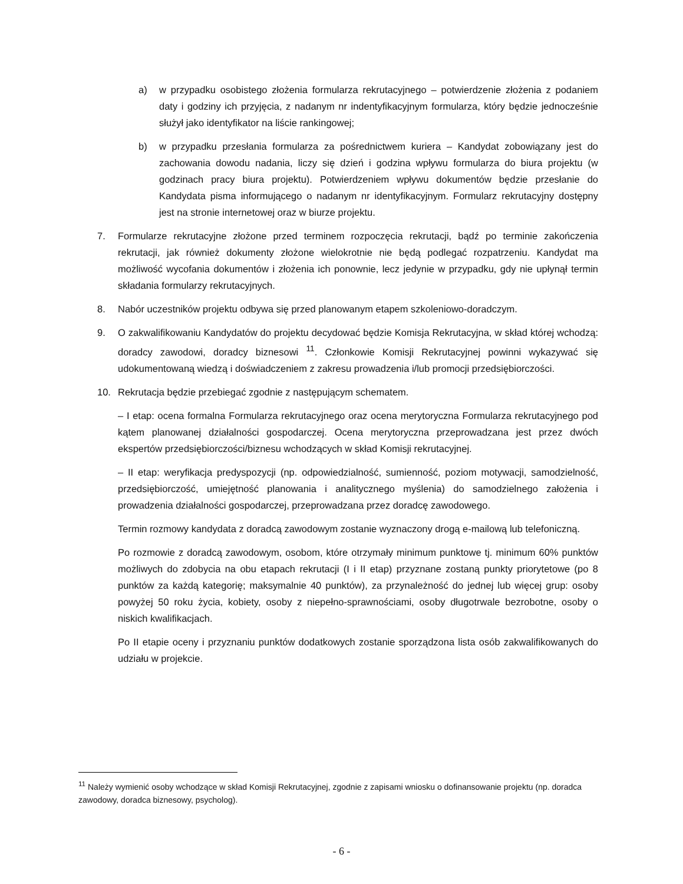a) w przypadku osobistego złożenia formularza rekrutacyjnego – potwierdzenie złożenia z podaniem daty i godziny ich przyjęcia, z nadanym nr indentyfikacyjnym formularza, który będzie jednocześnie służył jako identyfikator na liście rankingowej;
b) w przypadku przesłania formularza za pośrednictwem kuriera – Kandydat zobowiązany jest do zachowania dowodu nadania, liczy się dzień i godzina wpływu formularza do biura projektu (w godzinach pracy biura projektu). Potwierdzeniem wpływu dokumentów będzie przesłanie do Kandydata pisma informującego o nadanym nr identyfikacyjnym. Formularz rekrutacyjny dostępny jest na stronie internetowej oraz w biurze projektu.
7. Formularze rekrutacyjne złożone przed terminem rozpoczęcia rekrutacji, bądź po terminie zakończenia rekrutacji, jak również dokumenty złożone wielokrotnie nie będą podlegać rozpatrzeniu. Kandydat ma możliwość wycofania dokumentów i złożenia ich ponownie, lecz jedynie w przypadku, gdy nie upłynął termin składania formularzy rekrutacyjnych.
8. Nabór uczestników projektu odbywa się przed planowanym etapem szkoleniowo-doradczym.
9. O zakwalifikowaniu Kandydatów do projektu decydować będzie Komisja Rekrutacyjna, w skład której wchodzą: doradcy zawodowi, doradcy biznesowi <sup>11</sup>. Członkowie Komisji Rekrutacyjnej powinni wykazywać się udokumentowaną wiedzą i doświadczeniem z zakresu prowadzenia i/lub promocji przedsiębiorczości.
10. Rekrutacja będzie przebiegać zgodnie z następującym schematem.
– I etap: ocena formalna Formularza rekrutacyjnego oraz ocena merytoryczna Formularza rekrutacyjnego pod kątem planowanej działalności gospodarczej. Ocena merytoryczna przeprowadzana jest przez dwóch ekspertów przedsiębiorczości/biznesu wchodzących w skład Komisji rekrutacyjnej.
– II etap: weryfikacja predyspozycji (np. odpowiedzialność, sumienność, poziom motywacji, samodzielność, przedsiębiorczość, umiejętność planowania i analitycznego myślenia) do samodzielnego założenia i prowadzenia działalności gospodarczej, przeprowadzana przez doradcę zawodowego.
Termin rozmowy kandydata z doradcą zawodowym zostanie wyznaczony drogą e-mailową lub telefoniczną.
Po rozmowie z doradcą zawodowym, osobom, które otrzymały minimum punktowe tj. minimum 60% punktów możliwych do zdobycia na obu etapach rekrutacji (I i II etap) przyznane zostaną punkty priorytetowe (po 8 punktów za każdą kategorię; maksymalnie 40 punktów), za przynależność do jednej lub więcej grup: osoby powyżej 50 roku życia, kobiety, osoby z niepełno-sprawnościami, osoby długotrwale bezrobotne, osoby o niskich kwalifikacjach.
Po II etapie oceny i przyznaniu punktów dodatkowych zostanie sporządzona lista osób zakwalifikowanych do udziału w projekcie.
<sup>11</sup> Należy wymienić osoby wchodzące w skład Komisji Rekrutacyjnej, zgodnie z zapisami wniosku o dofinansowanie projektu (np. doradca zawodowy, doradca biznesowy, psycholog).
- 6 -